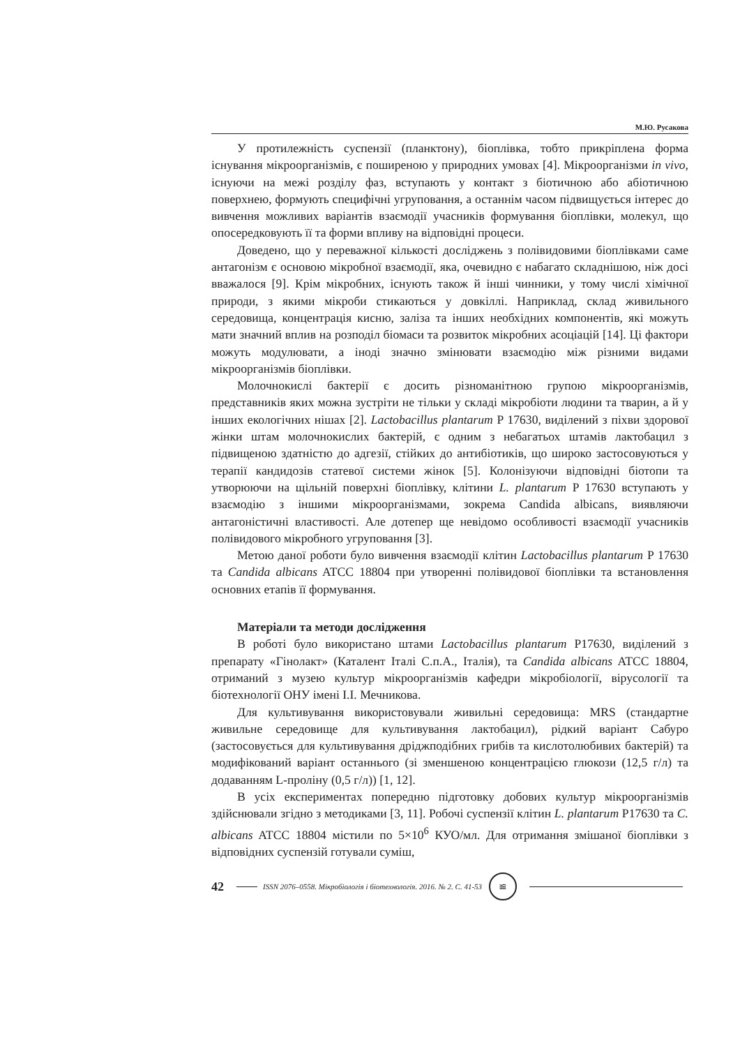М.Ю. Русакова
У протилежність суспензії (планктону), біоплівка, тобто прикріплена форма існування мікроорганізмів, є поширеною у природних умовах [4]. Мікроорганізми in vivo, існуючи на межі розділу фаз, вступають у контакт з біотичною або абіотичною поверхнею, формують специфічні угруповання, а останнім часом підвищується інтерес до вивчення можливих варіантів взаємодії учасників формування біоплівки, молекул, що опосередковують її та форми впливу на відповідні процеси.
Доведено, що у переважної кількості досліджень з полівидовими біоплівками саме антагонізм є основою мікробної взаємодії, яка, очевидно є набагато складнішою, ніж досі вважалося [9]. Крім мікробних, існують також й інші чинники, у тому числі хімічної природи, з якими мікроби стикаються у довкіллі. Наприклад, склад живильного середовища, концентрація кисню, заліза та інших необхідних компонентів, які можуть мати значний вплив на розподіл біомаси та розвиток мікробних асоціацій [14]. Ці фактори можуть модулювати, а іноді значно змінювати взаємодію між різними видами мікроорганізмів біоплівки.
Молочнокислі бактерії є досить різноманітною групою мікроорганізмів, представників яких можна зустріти не тільки у складі мікробіоти людини та тварин, а й у інших екологічних нішах [2]. Lactobacillus plantarum P 17630, виділений з піхви здорової жінки штам молочнокислих бактерій, є одним з небагатьох штамів лактобацил з підвищеною здатністю до адгезії, стійких до антибіотиків, що широко застосовуються у терапії кандидозів статевої системи жінок [5]. Колонізуючи відповідні біотопи та утворюючи на щільній поверхні біоплівку, клітини L. plantarum P 17630 вступають у взаємодію з іншими мікроорганізмами, зокрема Candida albicans, виявляючи антагоністичні властивості. Але дотепер ще невідомо особливості взаємодії учасників полівидового мікробного угруповання [3].
Метою даної роботи було вивчення взаємодії клітин Lactobacillus plantarum P 17630 та Candida albicans ATCC 18804 при утворенні полівидової біоплівки та встановлення основних етапів її формування.
Матеріали та методи дослідження
В роботі було використано штами Lactobacillus plantarum P17630, виділений з препарату «Гінолакт» (Каталент Італі С.п.А., Італія), та Candida albicans ATCC 18804, отриманий з музею культур мікроорганізмів кафедри мікробіології, вірусології та біотехнології ОНУ імені І.І. Мечникова.
Для культивування використовували живильні середовища: MRS (стандартне живильне середовище для культивування лактобацил), рідкий варіант Сабуро (застосовується для культивування дріджподібних грибів та кислотолюбивих бактерій) та модифікований варіант останнього (зі зменшеною концентрацією глюкози (12,5 г/л) та додаванням L-проліну (0,5 г/л)) [1, 12].
В усіх експериментах попередню підготовку добових культур мікроорганізмів здійснювали згідно з методиками [3, 11]. Робочі суспензії клітин L. plantarum P17630 та C. albicans ATCC 18804 містили по 5×10<sup>6</sup> КУО/мл. Для отримання змішаної біоплівки з відповідних суспензій готували суміш,
42 ISSN 2076–0558. Мікробіологія і біотехнологія. 2016. № 2. С. 41-53 ≌